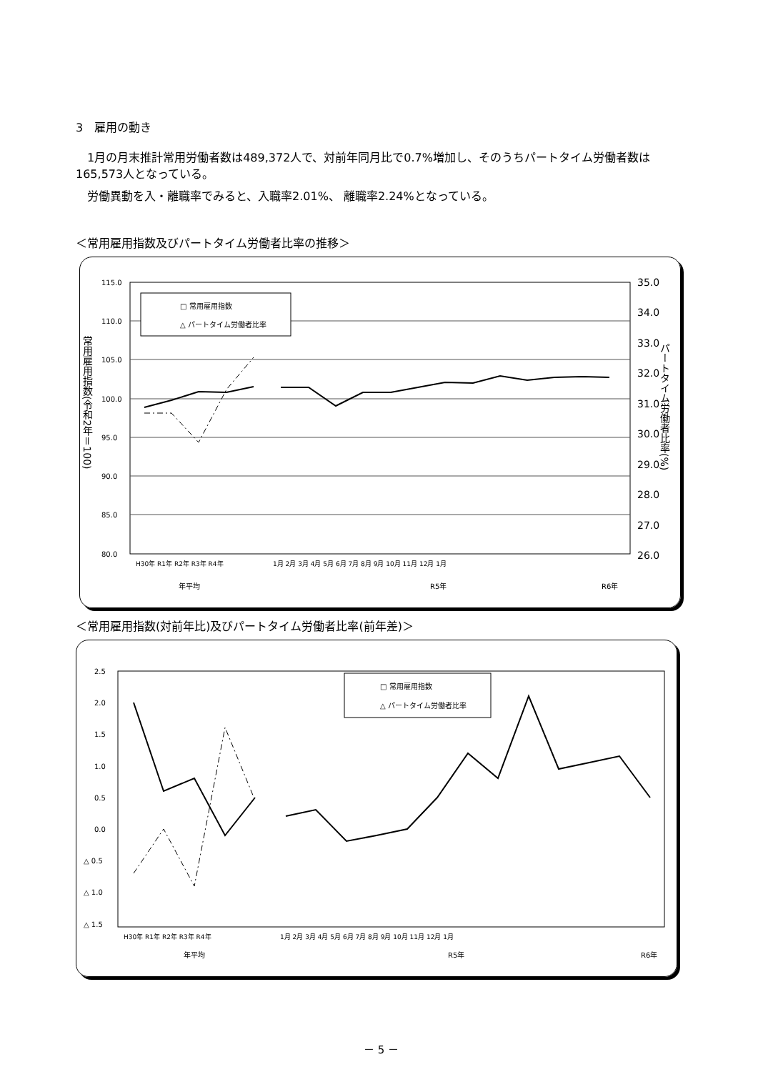3　雇用の動き
　1月の月末推計常用労働者数は489,372人で、対前年同月比で0.7%増加し、そのうちパートタイム労働者数は165,573人となっている。
　労働異動を入・離職率でみると、入職率2.01%、 離職率2.24%となっている。
＜常用雇用指数及びパートタイム労働者比率の推移＞
115.0
110.0
105.0
100.0
95.0
90.0
85.0
80.0
35.0
34.0
33.0
32.0
31.0
30.0
29.0
28.0
27.0
26.0
常用雇用指数(令和2年＝100)
パートタイム労働者比率(%)
年平均
R5年
R6年
H30年 R1年 R2年 R3年 R4年
1月 2月 3月 4月 5月 6月 7月 8月 9月 10月 11月 12月 1月
□ 常用雇用指数
△ パートタイム労働者比率
＜常用雇用指数(対前年比)及びパートタイム労働者比率(前年差)＞
2.5
2.0
1.5
1.0
0.5
0.0
△ 0.5
△ 1.0
△ 1.5
年平均
R5年
R6年
H30年 R1年 R2年 R3年 R4年
1月 2月 3月 4月 5月 6月 7月 8月 9月 10月 11月 12月 1月
□ 常用雇用指数
△ パートタイム労働者比率
－ 5 －